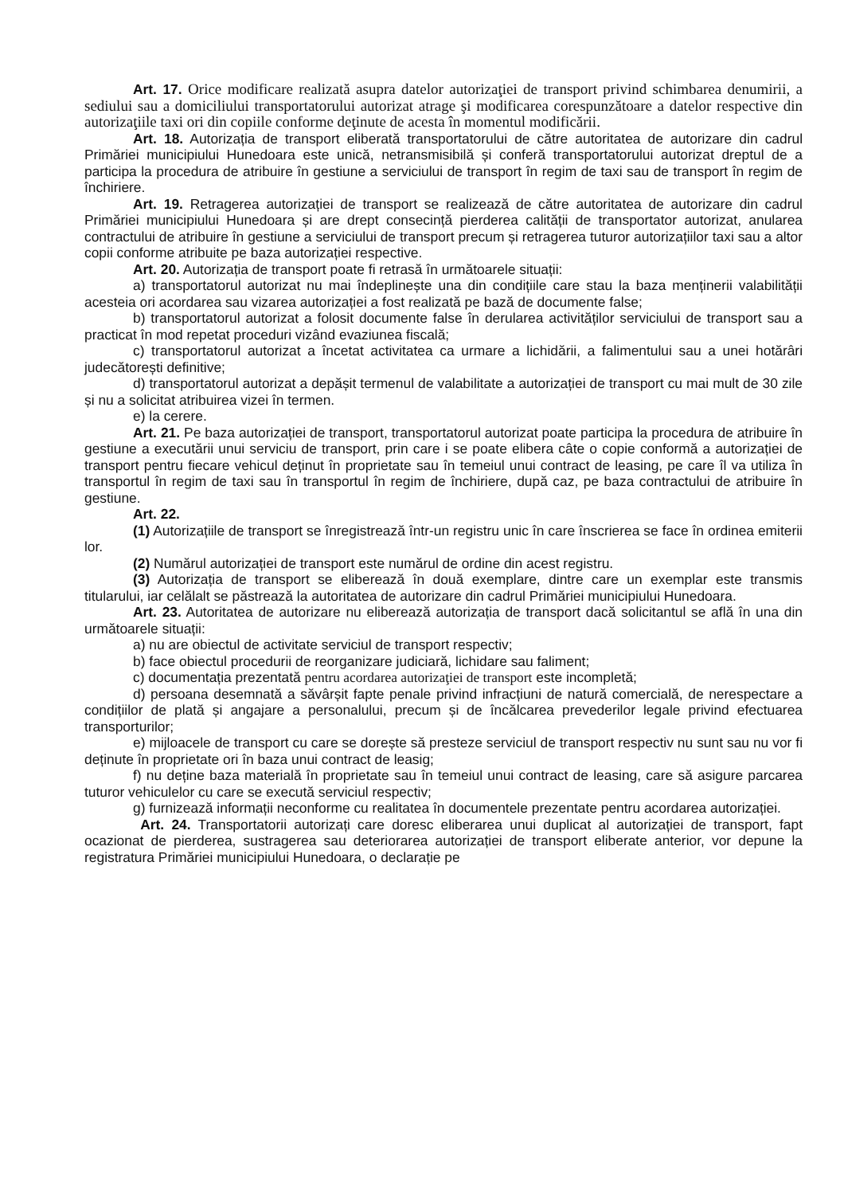Art. 17. Orice modificare realizată asupra datelor autorizaţiei de transport privind schimbarea denumirii, a sediului sau a domiciliului transportatorului autorizat atrage şi modificarea corespunzătoare a datelor respective din autorizaţiile taxi ori din copiile conforme deţinute de acesta în momentul modificării.
Art. 18. Autorizația de transport eliberată transportatorului de către autoritatea de autorizare din cadrul Primăriei municipiului Hunedoara este unică, netransmisibilă și conferă transportatorului autorizat dreptul de a participa la procedura de atribuire în gestiune a serviciului de transport în regim de taxi sau de transport în regim de închiriere.
Art. 19. Retragerea autorizației de transport se realizează de către autoritatea de autorizare din cadrul Primăriei municipiului Hunedoara și are drept consecință pierderea calității de transportator autorizat, anularea contractului de atribuire în gestiune a serviciului de transport precum și retragerea tuturor autorizațiilor taxi sau a altor copii conforme atribuite pe baza autorizației respective.
Art. 20. Autorizația de transport poate fi retrasă în următoarele situații:
a) transportatorul autorizat nu mai îndeplinește una din condițiile care stau la baza menținerii valabilității acesteia ori acordarea sau vizarea autorizației a fost realizată pe bază de documente false;
b) transportatorul autorizat a folosit documente false în derularea activităților serviciului de transport sau a practicat în mod repetat proceduri vizând evaziunea fiscală;
c) transportatorul autorizat a încetat activitatea ca urmare a lichidării, a falimentului sau a unei hotărâri judecătorești definitive;
d) transportatorul autorizat a depășit termenul de valabilitate a autorizației de transport cu mai mult de 30 zile și nu a solicitat atribuirea vizei în termen.
e) la cerere.
Art. 21. Pe baza autorizației de transport, transportatorul autorizat poate participa la procedura de atribuire în gestiune a executării unui serviciu de transport, prin care i se poate elibera câte o copie conformă a autorizației de transport pentru fiecare vehicul deținut în proprietate sau în temeiul unui contract de leasing, pe care îl va utiliza în transportul în regim de taxi sau în transportul în regim de închiriere, după caz, pe baza contractului de atribuire în gestiune.
Art. 22.
(1) Autorizațiile de transport se înregistrează într-un registru unic în care înscrierea se face în ordinea emiterii lor.
(2) Numărul autorizației de transport este numărul de ordine din acest registru.
(3) Autorizația de transport se eliberează în două exemplare, dintre care un exemplar este transmis titularului, iar celălalt se păstrează la autoritatea de autorizare din cadrul Primăriei municipiului Hunedoara.
Art. 23. Autoritatea de autorizare nu eliberează autorizația de transport dacă solicitantul se află în una din următoarele situații:
a) nu are obiectul de activitate serviciul de transport respectiv;
b) face obiectul procedurii de reorganizare judiciară, lichidare sau faliment;
c) documentația prezentată pentru acordarea autorizaţiei de transport este incompletă;
d) persoana desemnată a săvârșit fapte penale privind infracțiuni de natură comercială, de nerespectare a condițiilor de plată și angajare a personalului, precum și de încălcarea prevederilor legale privind efectuarea transporturilor;
e) mijloacele de transport cu care se dorește să presteze serviciul de transport respectiv nu sunt sau nu vor fi deținute în proprietate ori în baza unui contract de leasig;
f) nu deține baza materială în proprietate sau în temeiul unui contract de leasing, care să asigure parcarea tuturor vehiculelor cu care se execută serviciul respectiv;
g) furnizează informații neconforme cu realitatea în documentele prezentate pentru acordarea autorizației.
Art. 24. Transportatorii autorizați care doresc eliberarea unui duplicat al autorizației de transport, fapt ocazionat de pierderea, sustragerea sau deteriorarea autorizației de transport eliberate anterior, vor depune la registratura Primăriei municipiului Hunedoara, o declarație pe